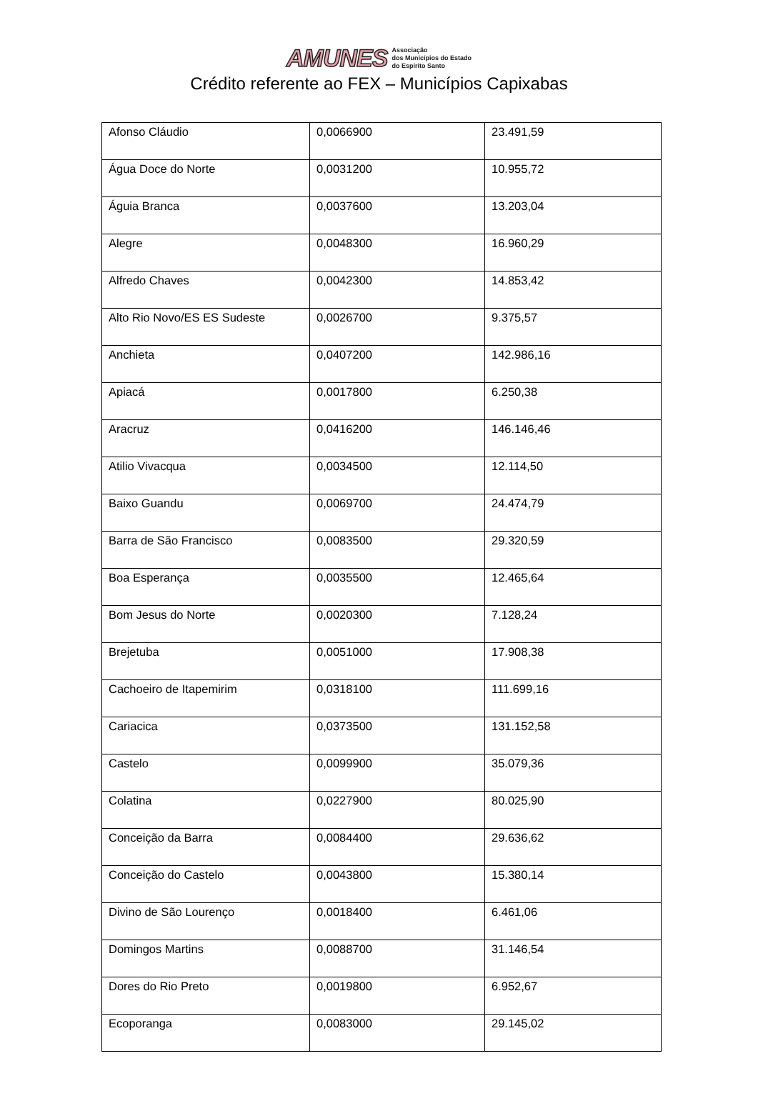AMUNES Associação
dos Municípios do Estado
do Espírito Santo
Crédito referente ao FEX – Municípios Capixabas
| Afonso Cláudio | 0,0066900 | 23.491,59 |
| Água Doce do Norte | 0,0031200 | 10.955,72 |
| Águia Branca | 0,0037600 | 13.203,04 |
| Alegre | 0,0048300 | 16.960,29 |
| Alfredo Chaves | 0,0042300 | 14.853,42 |
| Alto Rio Novo/ES ES Sudeste | 0,0026700 | 9.375,57 |
| Anchieta | 0,0407200 | 142.986,16 |
| Apiacá | 0,0017800 | 6.250,38 |
| Aracruz | 0,0416200 | 146.146,46 |
| Atilio Vivacqua | 0,0034500 | 12.114,50 |
| Baixo Guandu | 0,0069700 | 24.474,79 |
| Barra de São Francisco | 0,0083500 | 29.320,59 |
| Boa Esperança | 0,0035500 | 12.465,64 |
| Bom Jesus do Norte | 0,0020300 | 7.128,24 |
| Brejetuba | 0,0051000 | 17.908,38 |
| Cachoeiro de Itapemirim | 0,0318100 | 111.699,16 |
| Cariacica | 0,0373500 | 131.152,58 |
| Castelo | 0,0099900 | 35.079,36 |
| Colatina | 0,0227900 | 80.025,90 |
| Conceição da Barra | 0,0084400 | 29.636,62 |
| Conceição do Castelo | 0,0043800 | 15.380,14 |
| Divino de São Lourenço | 0,0018400 | 6.461,06 |
| Domingos Martins | 0,0088700 | 31.146,54 |
| Dores do Rio Preto | 0,0019800 | 6.952,67 |
| Ecoporanga | 0,0083000 | 29.145,02 |